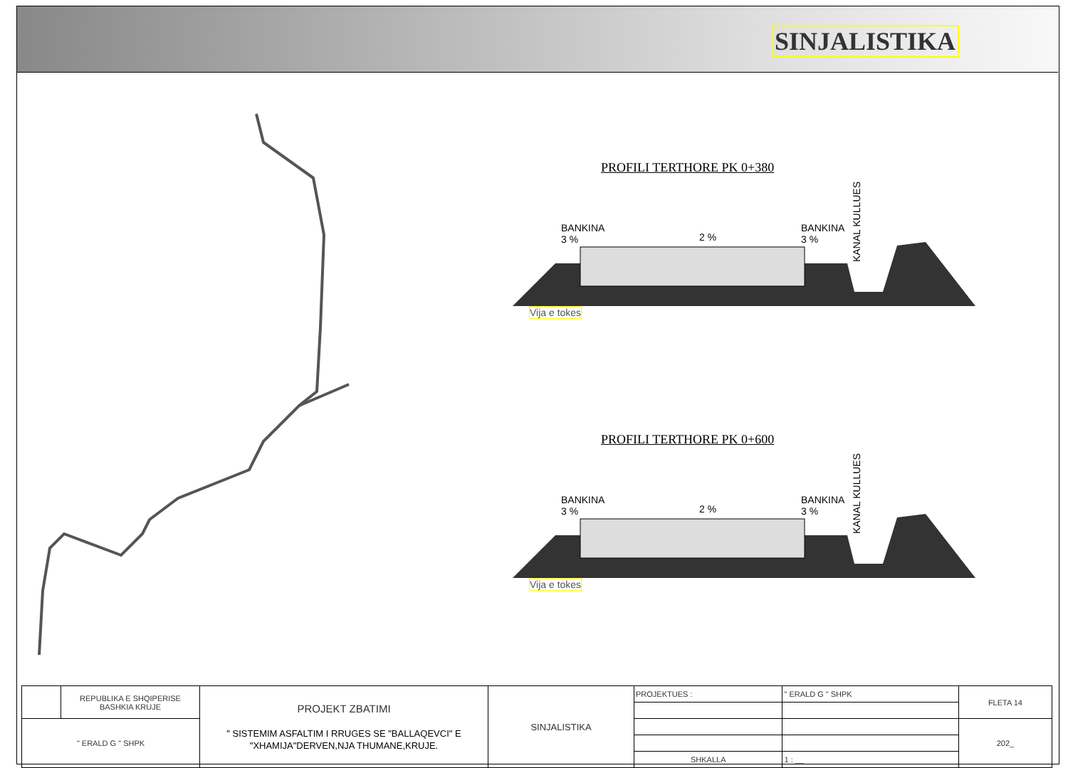SINJALISTIKA
PROFILI TERTHORE PK 0+380
BANKINA
3 %
2 %
BANKINA
3 %
KANAL KULLUES
Vija e tokes
PROFILI TERTHORE PK 0+600
BANKINA
3 %
2 %
BANKINA
3 %
KANAL KULLUES
Vija e tokes
| | REPUBLIKA E SHQIPERISE BASHKIA KRUJE | PROJEKT ZBATIMI " SISTEMIM ASFALTIM I RRUGES SE "BALLAQEVCI" E "XHAMIJA"DERVEN,NJA THUMANE,KRUJE. | SINJALISTIKA | PROJEKTUES : | " ERALD G " SHPK | FLETA 14 |
| " ERALD G " SHPK | | | | | | 202_ |
| | | | | SHKALLA | 1 : __ | |